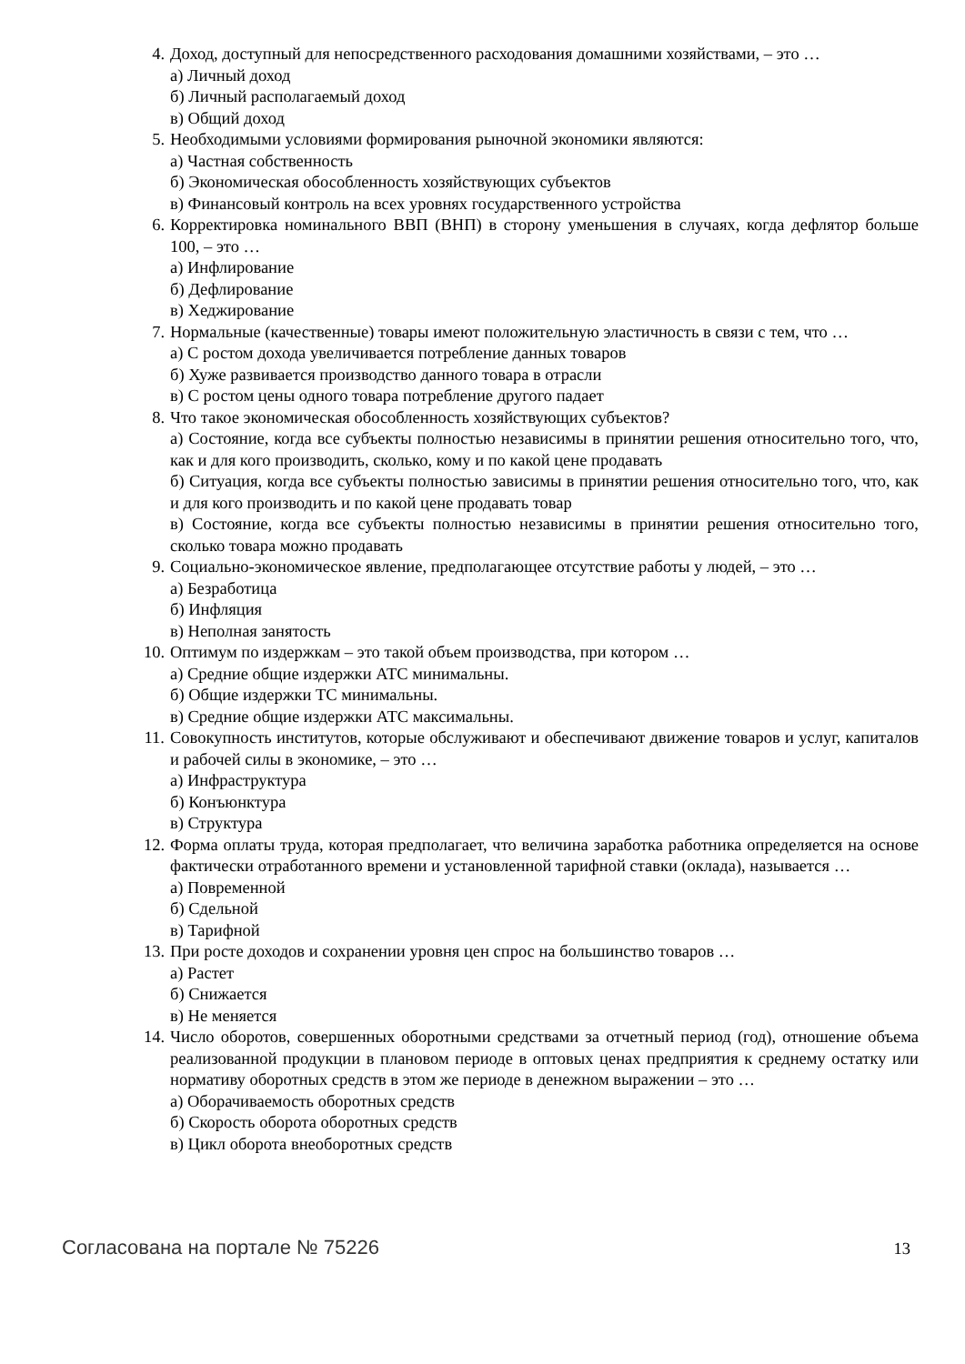4. Доход, доступный для непосредственного расходования домашними хозяйствами, – это …
а) Личный доход
б) Личный располагаемый доход
в) Общий доход
5. Необходимыми условиями формирования рыночной экономики являются:
а) Частная собственность
б) Экономическая обособленность хозяйствующих субъектов
в) Финансовый контроль на всех уровнях государственного устройства
6. Корректировка номинального ВВП (ВНП) в сторону уменьшения в случаях, когда дефлятор больше 100, – это …
а) Инфлирование
б) Дефлирование
в) Хеджирование
7. Нормальные (качественные) товары имеют положительную эластичность в связи с тем, что …
а) С ростом дохода увеличивается потребление данных товаров
б) Хуже развивается производство данного товара в отрасли
в) С ростом цены одного товара потребление другого падает
8. Что такое экономическая обособленность хозяйствующих субъектов?
а) Состояние, когда все субъекты полностью независимы в принятии решения относительно того, что, как и для кого производить, сколько, кому и по какой цене продавать
б) Ситуация, когда все субъекты полностью зависимы в принятии решения относительно того, что, как и для кого производить и по какой цене продавать товар
в) Состояние, когда все субъекты полностью независимы в принятии решения относительно того, сколько товара можно продавать
9. Социально-экономическое явление, предполагающее отсутствие работы у людей, – это …
а) Безработица
б) Инфляция
в) Неполная занятость
10.
Оптимум по издержкам – это такой объем производства, при котором …
а) Средние общие издержки АТС минимальны.
б) Общие издержки ТС минимальны.
в) Средние общие издержки АТС максимальны.
11.
Совокупность институтов, которые обслуживают и обеспечивают движение товаров и услуг, капиталов и рабочей силы в экономике, – это …
а) Инфраструктура
б) Конъюнктура
в) Структура
12.
Форма оплаты труда, которая предполагает, что величина заработка работника определяется на основе фактически отработанного времени и установленной тарифной ставки (оклада), называется …
а) Повременной
б) Сдельной
в) Тарифной
13.
При росте доходов и сохранении уровня цен спрос на большинство товаров …
а) Растет
б) Снижается
в) Не меняется
14.
Число оборотов, совершенных оборотными средствами за отчетный период (год), отношение объема реализованной продукции в плановом периоде в оптовых ценах предприятия к среднему остатку или нормативу оборотных средств в этом же периоде в денежном выражении – это …
а) Оборачиваемость оборотных средств
б) Скорость оборота оборотных средств
в) Цикл оборота внеоборотных средств
Согласована на портале № 75226 13